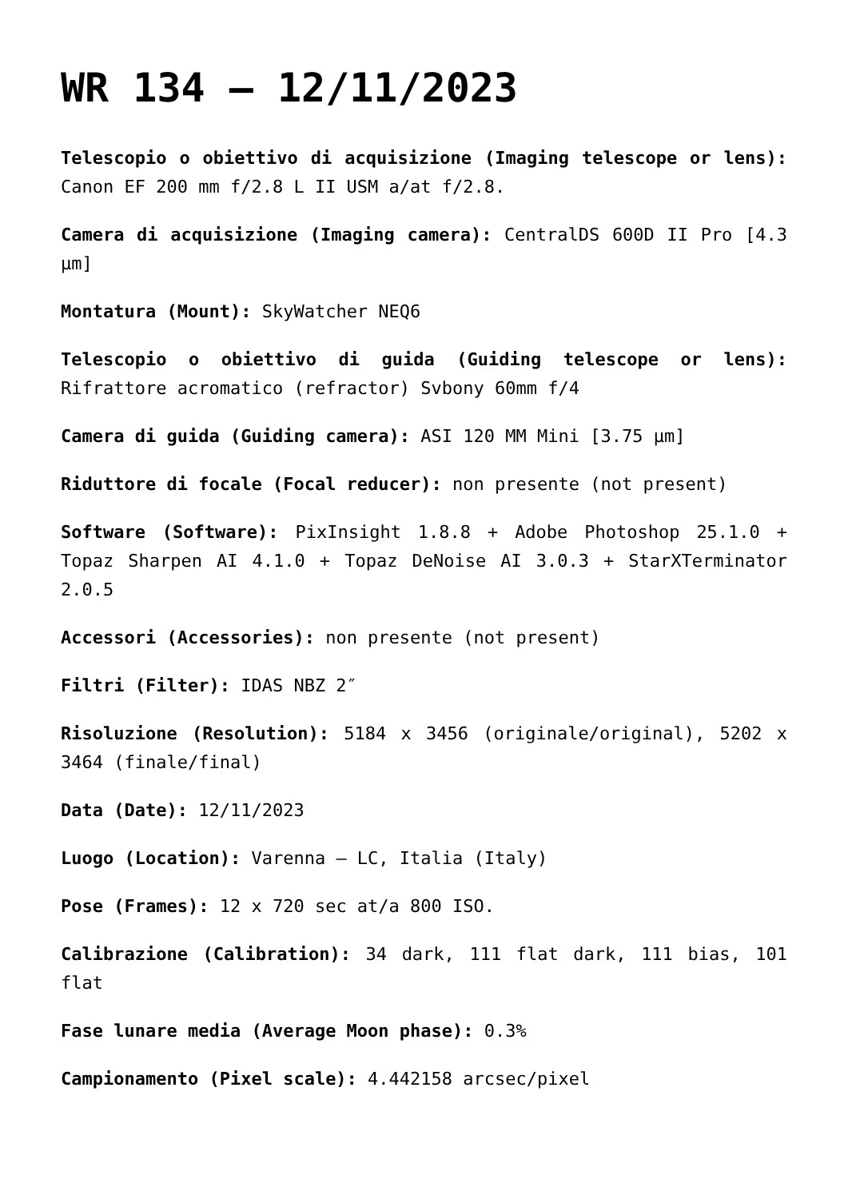WR 134 – 12/11/2023
Telescopio o obiettivo di acquisizione (Imaging telescope or lens): Canon EF 200 mm f/2.8 L II USM a/at f/2.8.
Camera di acquisizione (Imaging camera): CentralDS 600D II Pro [4.3 μm]
Montatura (Mount): SkyWatcher NEQ6
Telescopio o obiettivo di guida (Guiding telescope or lens): Rifrattore acromatico (refractor) Svbony 60mm f/4
Camera di guida (Guiding camera): ASI 120 MM Mini [3.75 μm]
Riduttore di focale (Focal reducer): non presente (not present)
Software (Software): PixInsight 1.8.8 + Adobe Photoshop 25.1.0 + Topaz Sharpen AI 4.1.0 + Topaz DeNoise AI 3.0.3 + StarXTerminator 2.0.5
Accessori (Accessories): non presente (not present)
Filtri (Filter): IDAS NBZ 2″
Risoluzione (Resolution): 5184 x 3456 (originale/original), 5202 x 3464 (finale/final)
Data (Date): 12/11/2023
Luogo (Location): Varenna – LC, Italia (Italy)
Pose (Frames): 12 x 720 sec at/a 800 ISO.
Calibrazione (Calibration): 34 dark, 111 flat dark, 111 bias, 101 flat
Fase lunare media (Average Moon phase): 0.3%
Campionamento (Pixel scale): 4.442158 arcsec/pixel